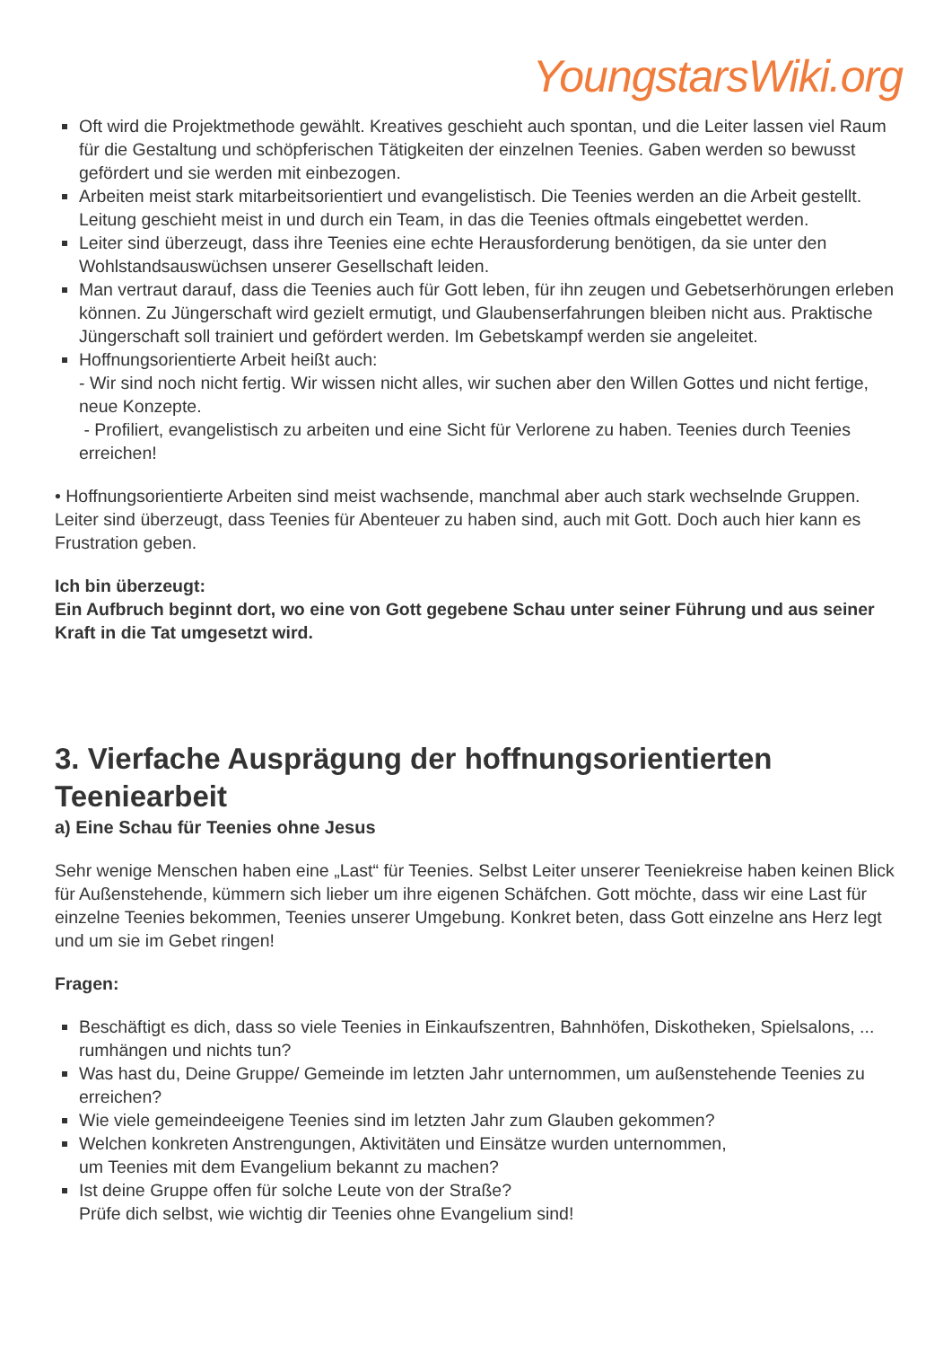YoungstarsWiki.org
Oft wird die Projektmethode gewählt. Kreatives geschieht auch spontan, und die Leiter lassen viel Raum für die Gestaltung und schöpferischen Tätigkeiten der einzelnen Teenies. Gaben werden so bewusst gefördert und sie werden mit einbezogen.
Arbeiten meist stark mitarbeitsorientiert und evangelistisch. Die Teenies werden an die Arbeit gestellt. Leitung geschieht meist in und durch ein Team, in das die Teenies oftmals eingebettet werden.
Leiter sind überzeugt, dass ihre Teenies eine echte Herausforderung benötigen, da sie unter den Wohlstandsauswüchsen unserer Gesellschaft leiden.
Man vertraut darauf, dass die Teenies auch für Gott leben, für ihn zeugen und Gebetserhörungen erleben können. Zu Jüngerschaft wird gezielt ermutigt, und Glaubenserfahrungen bleiben nicht aus. Praktische Jüngerschaft soll trainiert und gefördert werden. Im Gebetskampf werden sie angeleitet.
Hoffnungsorientierte Arbeit heißt auch:
- Wir sind noch nicht fertig. Wir wissen nicht alles, wir suchen aber den Willen Gottes und nicht fertige, neue Konzepte.
- Profiliert, evangelistisch zu arbeiten und eine Sicht für Verlorene zu haben. Teenies durch Teenies erreichen!
• Hoffnungsorientierte Arbeiten sind meist wachsende, manchmal aber auch stark wechselnde Gruppen. Leiter sind überzeugt, dass Teenies für Abenteuer zu haben sind, auch mit Gott. Doch auch hier kann es Frustration geben.
Ich bin überzeugt:
Ein Aufbruch beginnt dort, wo eine von Gott gegebene Schau unter seiner Führung und aus seiner Kraft in die Tat umgesetzt wird.
3. Vierfache Ausprägung der hoffnungsorientierten Teeniearbeit
a) Eine Schau für Teenies ohne Jesus
Sehr wenige Menschen haben eine „Last“ für Teenies. Selbst Leiter unserer Teeniekreise haben keinen Blick für Außenstehende, kümmern sich lieber um ihre eigenen Schäfchen. Gott möchte, dass wir eine Last für einzelne Teenies bekommen, Teenies unserer Umgebung. Konkret beten, dass Gott einzelne ans Herz legt und um sie im Gebet ringen!
Fragen:
Beschäftigt es dich, dass so viele Teenies in Einkaufszentren, Bahnhöfen, Diskotheken, Spielsalons, ... rumhängen und nichts tun?
Was hast du, Deine Gruppe/ Gemeinde im letzten Jahr unternommen, um außenstehende Teenies zu erreichen?
Wie viele gemeindeeigene Teenies sind im letzten Jahr zum Glauben gekommen?
Welchen konkreten Anstrengungen, Aktivitäten und Einsätze wurden unternommen,
um Teenies mit dem Evangelium bekannt zu machen?
Ist deine Gruppe offen für solche Leute von der Straße?
Prüfe dich selbst, wie wichtig dir Teenies ohne Evangelium sind!